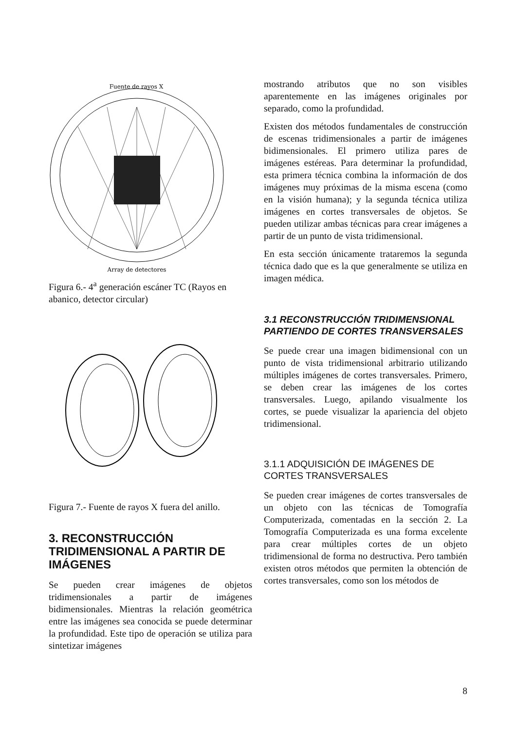Fuente de rayos X
Array de detectores
Figura 6.- 4<sup>a</sup> generación escáner TC (Rayos en abanico, detector circular)
Figura 7.- Fuente de rayos X fuera del anillo.
3. RECONSTRUCCIÓN TRIDIMENSIONAL A PARTIR DE IMÁGENES
Se pueden crear imágenes de objetos tridimensionales a partir de imágenes bidimensionales. Mientras la relación geométrica entre las imágenes sea conocida se puede determinar la profundidad. Este tipo de operación se utiliza para sintetizar imágenes
mostrando atributos que no son visibles aparentemente en las imágenes originales por separado, como la profundidad.
Existen dos métodos fundamentales de construcción de escenas tridimensionales a partir de imágenes bidimensionales. El primero utiliza pares de imágenes estéreas. Para determinar la profundidad, esta primera técnica combina la información de dos imágenes muy próximas de la misma escena (como en la visión humana); y la segunda técnica utiliza imágenes en cortes transversales de objetos. Se pueden utilizar ambas técnicas para crear imágenes a partir de un punto de vista tridimensional.
En esta sección únicamente trataremos la segunda técnica dado que es la que generalmente se utiliza en imagen médica.
3.1 RECONSTRUCCIÓN TRIDIMENSIONAL PARTIENDO DE CORTES TRANSVERSALES
Se puede crear una imagen bidimensional con un punto de vista tridimensional arbitrario utilizando múltiples imágenes de cortes transversales. Primero, se deben crear las imágenes de los cortes transversales. Luego, apilando visualmente los cortes, se puede visualizar la apariencia del objeto tridimensional.
3.1.1 ADQUISICIÓN DE IMÁGENES DE CORTES TRANSVERSALES
Se pueden crear imágenes de cortes transversales de un objeto con las técnicas de Tomografía Computerizada, comentadas en la sección 2. La Tomografía Computerizada es una forma excelente para crear múltiples cortes de un objeto tridimensional de forma no destructiva. Pero también existen otros métodos que permiten la obtención de cortes transversales, como son los métodos de
8